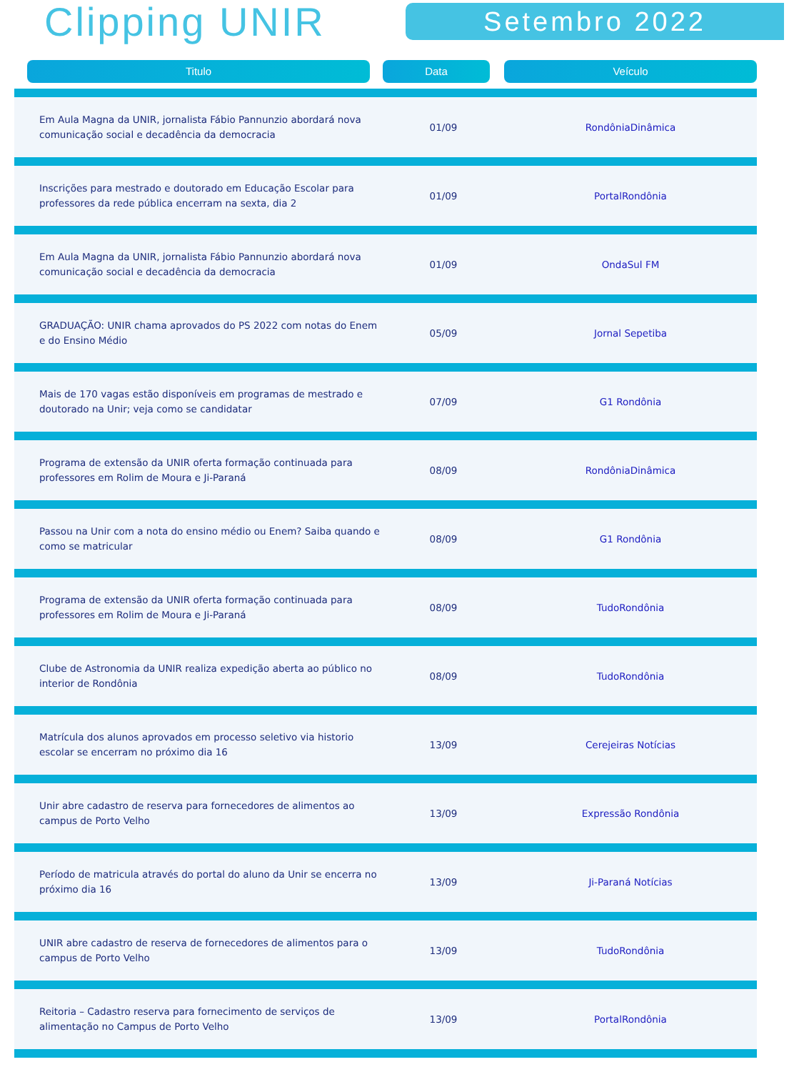Clipping UNIR
Setembro 2022
| Titulo | Data | Veículo |
| --- | --- | --- |
| Em Aula Magna da UNIR, jornalista Fábio Pannunzio abordará nova comunicação social e decadência da democracia | 01/09 | RondôniaDinâmica |
| Inscrições para mestrado e doutorado em Educação Escolar para professores da rede pública encerram na sexta, dia 2 | 01/09 | PortalRondônia |
| Em Aula Magna da UNIR, jornalista Fábio Pannunzio abordará nova comunicação social e decadência da democracia | 01/09 | OndaSul FM |
| GRADUAÇÃO: UNIR chama aprovados do PS 2022 com notas do Enem e do Ensino Médio | 05/09 | Jornal Sepetiba |
| Mais de 170 vagas estão disponíveis em programas de mestrado e doutorado na Unir; veja como se candidatar | 07/09 | G1 Rondônia |
| Programa de extensão da UNIR oferta formação continuada para professores em Rolim de Moura e Ji-Paraná | 08/09 | RondôniaDinâmica |
| Passou na Unir com a nota do ensino médio ou Enem? Saiba quando e como se matricular | 08/09 | G1 Rondônia |
| Programa de extensão da UNIR oferta formação continuada para professores em Rolim de Moura e Ji-Paraná | 08/09 | TudoRondônia |
| Clube de Astronomia da UNIR realiza expedição aberta ao público no interior de Rondônia | 08/09 | TudoRondônia |
| Matrícula dos alunos aprovados em processo seletivo via historio escolar se encerram no próximo dia 16 | 13/09 | Cerejeiras Notícias |
| Unir abre cadastro de reserva para fornecedores de alimentos ao campus de Porto Velho | 13/09 | Expressão Rondônia |
| Período de matricula através do portal do aluno da Unir se encerra no próximo dia 16 | 13/09 | Ji-Paraná Notícias |
| UNIR abre cadastro de reserva de fornecedores de alimentos para o campus de Porto Velho | 13/09 | TudoRondônia |
| Reitoria – Cadastro reserva para fornecimento de serviços de alimentação no Campus de Porto Velho | 13/09 | PortalRondônia |